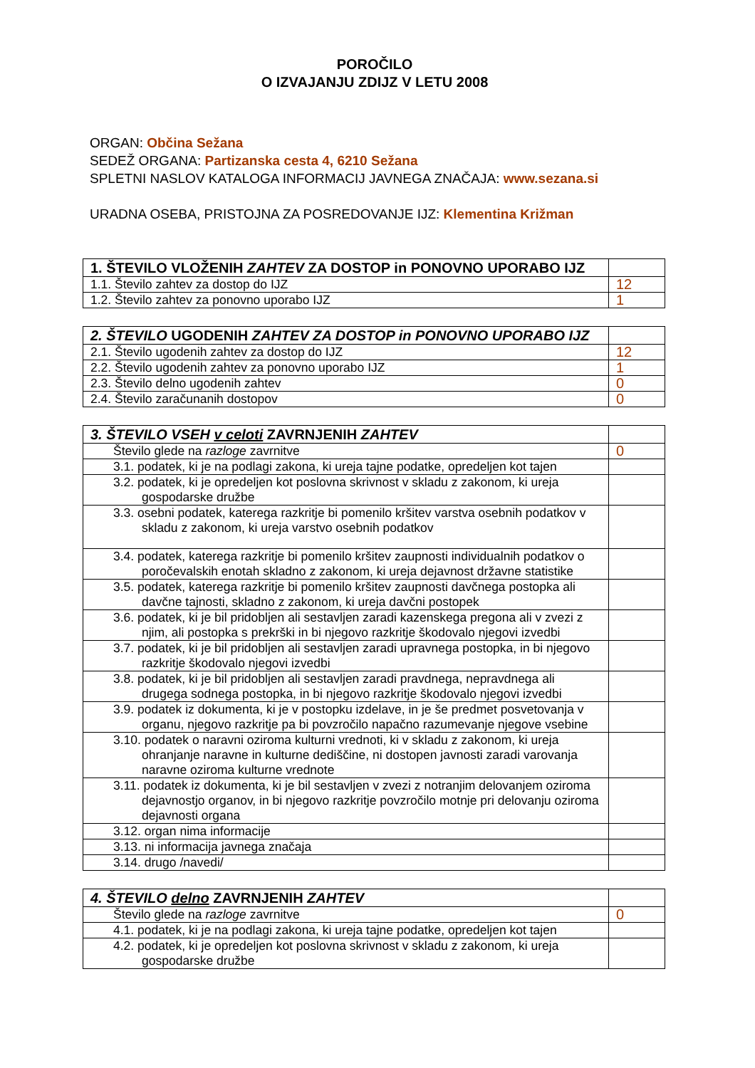POROČILO
O IZVAJANJU ZDIJZ V LETU 2008
ORGAN: Občina Sežana
SEDEŽ ORGANA: Partizanska cesta 4, 6210 Sežana
SPLETNI NASLOV KATALOGA INFORMACIJ JAVNEGA ZNAČAJA: www.sezana.si
URADNA OSEBA, PRISTOJNA ZA POSREDOVANJE IJZ: Klementina Križman
| 1. ŠTEVILO VLOŽENIH ZAHTEV ZA DOSTOP in PONOVNO UPORABO IJZ | |
| 1.1. Število zahtev za dostop do IJZ | 12 |
| 1.2. Število zahtev za ponovno uporabo IJZ | 1 |
| 2. ŠTEVILO UGODENIH ZAHTEV ZA DOSTOP in PONOVNO UPORABO IJZ | |
| 2.1. Število ugodenih zahtev za dostop do IJZ | 12 |
| 2.2. Število ugodenih zahtev za ponovno uporabo IJZ | 1 |
| 2.3. Število delno ugodenih zahtev | 0 |
| 2.4. Število zaračunanih dostopov | 0 |
| 3. ŠTEVILO VSEH v celoti ZAVRNJENIH ZAHTEV | |
| Število glede na razloge zavrnitve | 0 |
| 3.1. podatek, ki je na podlagi zakona, ki ureja tajne podatke, opredeljen kot tajen | |
| 3.2. podatek, ki je opredeljen kot poslovna skrivnost v skladu z zakonom, ki ureja gospodarske družbe | |
| 3.3. osebni podatek, katerega razkritje bi pomenilo kršitev varstva osebnih podatkov v skladu z zakonom, ki ureja varstvo osebnih podatkov | |
| 3.4. podatek, katerega razkritje bi pomenilo kršitev zaupnosti individualnih podatkov o poročevalskih enotah skladno z zakonom, ki ureja dejavnost državne statistike | |
| 3.5. podatek, katerega razkritje bi pomenilo kršitev zaupnosti davčnega postopka ali davčne tajnosti, skladno z zakonom, ki ureja davčni postopek | |
| 3.6. podatek, ki je bil pridobljen ali sestavljen zaradi kazenskega pregona ali v zvezi z njim, ali postopka s prekrški in bi njegovo razkritje škodovalo njegovi izvedbi | |
| 3.7. podatek, ki je bil pridobljen ali sestavljen zaradi upravnega postopka, in bi njegovo razkritje škodovalo njegovi izvedbi | |
| 3.8. podatek, ki je bil pridobljen ali sestavljen zaradi pravdnega, nepravdnega ali drugega sodnega postopka, in bi njegovo razkritje škodovalo njegovi izvedbi | |
| 3.9. podatek iz dokumenta, ki je v postopku izdelave, in je še predmet posvetovanja v organu, njegovo razkritje pa bi povzročilo napačno razumevanje njegove vsebine | |
| 3.10. podatek o naravni oziroma kulturni vrednoti, ki v skladu z zakonom, ki ureja ohranjanje naravne in kulturne dediščine, ni dostopen javnosti zaradi varovanja naravne oziroma kulturne vrednote | |
| 3.11. podatek iz dokumenta, ki je bil sestavljen v zvezi z notranjim delovanjem oziroma dejavnostjo organov, in bi njegovo razkritje povzročilo motnje pri delovanju oziroma dejavnosti organa | |
| 3.12. organ nima informacije | |
| 3.13. ni informacija javnega značaja | |
| 3.14. drugo /navedi/ | |
| 4. ŠTEVILO delno ZAVRNJENIH ZAHTEV | |
| Število glede na razloge zavrnitve | 0 |
| 4.1. podatek, ki je na podlagi zakona, ki ureja tajne podatke, opredeljen kot tajen | |
| 4.2. podatek, ki je opredeljen kot poslovna skrivnost v skladu z zakonom, ki ureja gospodarske družbe | |